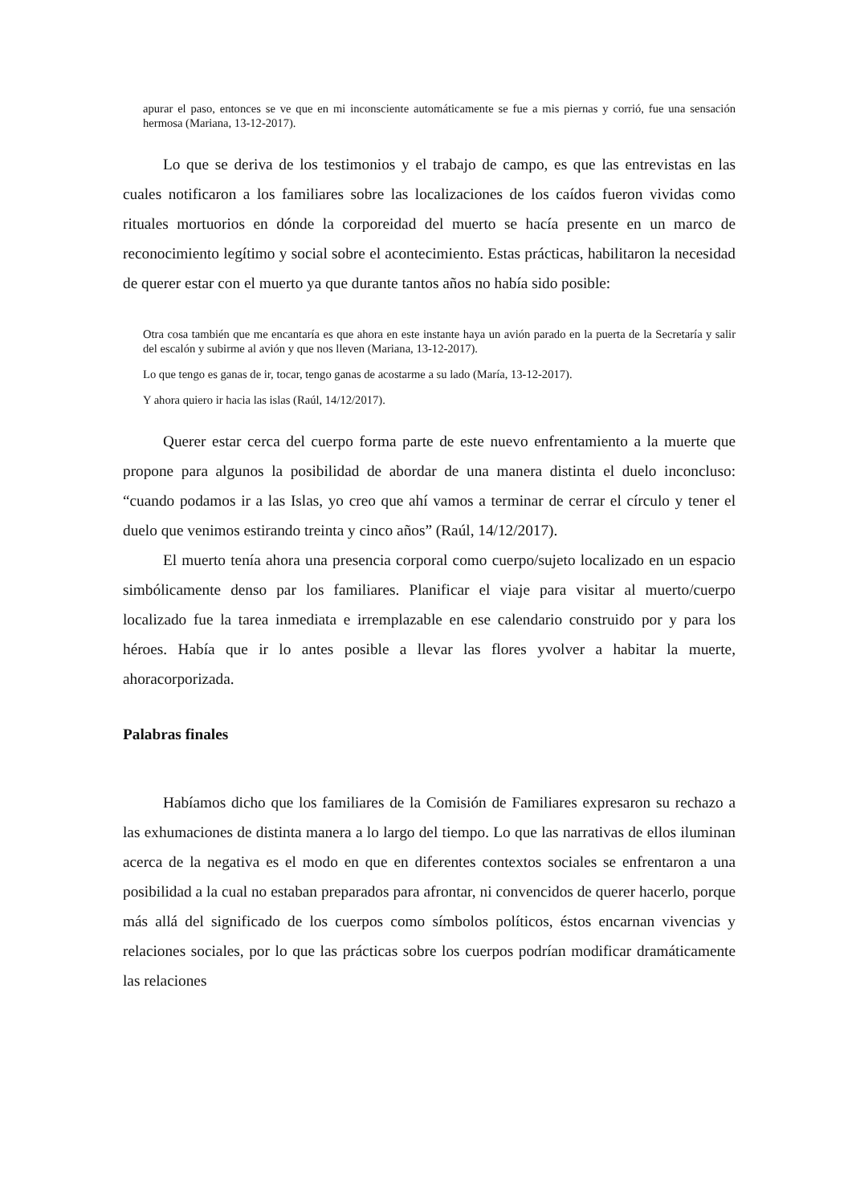apurar el paso, entonces se ve que en mi inconsciente automáticamente se fue a mis piernas y corrió, fue una sensación hermosa (Mariana, 13-12-2017).
Lo que se deriva de los testimonios y el trabajo de campo, es que las entrevistas en las cuales notificaron a los familiares sobre las localizaciones de los caídos fueron vividas como rituales mortuorios en dónde la corporeidad del muerto se hacía presente en un marco de reconocimiento legítimo y social sobre el acontecimiento. Estas prácticas, habilitaron la necesidad de querer estar con el muerto ya que durante tantos años no había sido posible:
Otra cosa también que me encantaría es que ahora en este instante haya un avión parado en la puerta de la Secretaría y salir del escalón y subirme al avión y que nos lleven (Mariana, 13-12-2017).
Lo que tengo es ganas de ir, tocar, tengo ganas de acostarme a su lado (María, 13-12-2017).
Y ahora quiero ir hacia las islas (Raúl, 14/12/2017).
Querer estar cerca del cuerpo forma parte de este nuevo enfrentamiento a la muerte que propone para algunos la posibilidad de abordar de una manera distinta el duelo inconcluso: “cuando podamos ir a las Islas, yo creo que ahí vamos a terminar de cerrar el círculo y tener el duelo que venimos estirando treinta y cinco años” (Raúl, 14/12/2017).
El muerto tenía ahora una presencia corporal como cuerpo/sujeto localizado en un espacio simbólicamente denso par los familiares. Planificar el viaje para visitar al muerto/cuerpo localizado fue la tarea inmediata e irremplazable en ese calendario construido por y para los héroes. Había que ir lo antes posible a llevar las flores yvolver a habitar la muerte, ahoracorporizada.
Palabras finales
Habíamos dicho que los familiares de la Comisión de Familiares expresaron su rechazo a las exhumaciones de distinta manera a lo largo del tiempo. Lo que las narrativas de ellos iluminan acerca de la negativa es el modo en que en diferentes contextos sociales se enfrentaron a una posibilidad a la cual no estaban preparados para afrontar, ni convencidos de querer hacerlo, porque más allá del significado de los cuerpos como símbolos políticos, éstos encarnan vivencias y relaciones sociales, por lo que las prácticas sobre los cuerpos podrían modificar dramáticamente las relaciones